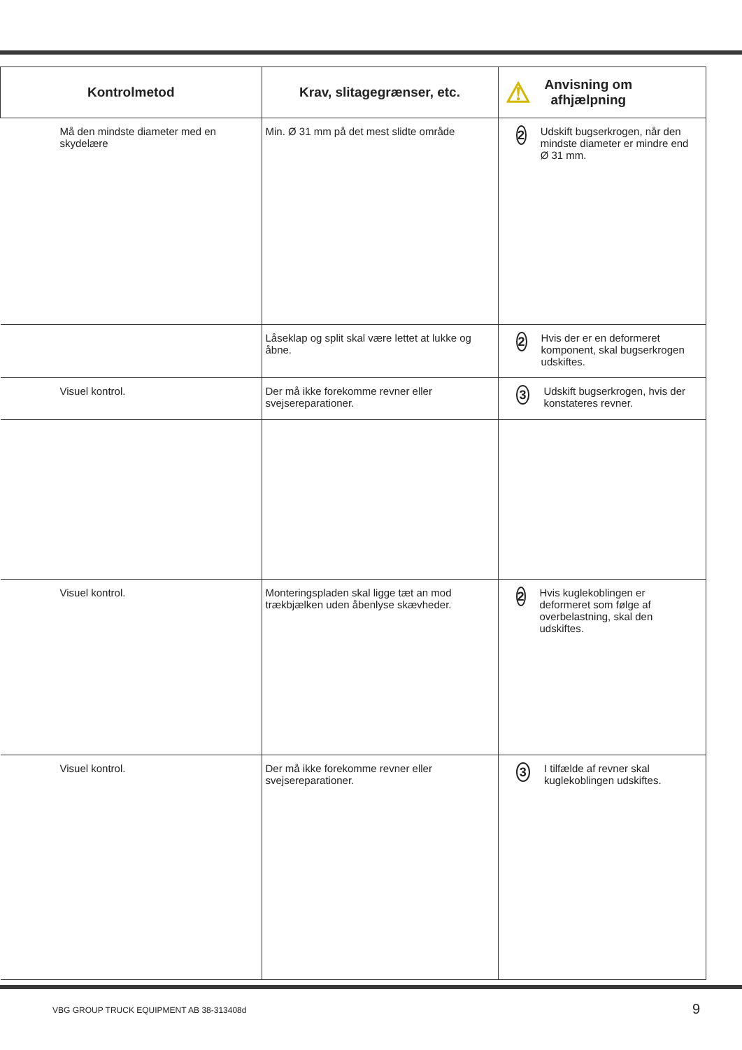| Kontrolmetod | Krav, slitagegrænser, etc. | ⚠ Anvisning om afhjælpning |
| --- | --- | --- |
| Må den mindste diameter med en skydelære | Min. Ø 31 mm på det mest slidte område | 2 Udskift bugserkrogen, når den mindste diameter er mindre end Ø 31 mm. |
| | Låseklap og split skal være lettet at lukke og åbne. | 2 Hvis der er en deformeret komponent, skal bugserkrogen udskiftes. |
| Visuel kontrol. | Der må ikke forekomme revner eller svejsereparationer. | 3 Udskift bugserkrogen, hvis der konstateres revner. |
| Visuel kontrol. | Monteringspladen skal ligge tæt an mod trækbjælken uden åbenlyse skævheder. | 2 Hvis kuglekoblingen er deformeret som følge af overbelastning, skal den udskiftes. |
| Visuel kontrol. | Der må ikke forekomme revner eller svejsereparationer. | 3 I tilfælde af revner skal kuglekoblingen udskiftes. |
VBG GROUP TRUCK EQUIPMENT AB 38-313408d
9